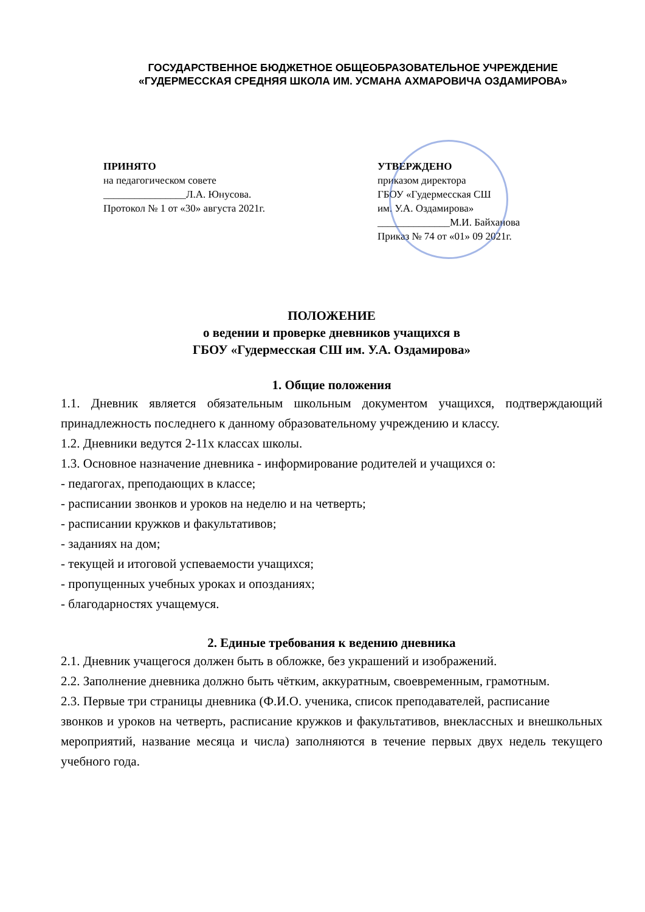ГОСУДАРСТВЕННОЕ БЮДЖЕТНОЕ ОБЩЕОБРАЗОВАТЕЛЬНОЕ УЧРЕЖДЕНИЕ
«ГУДЕРМЕССКАЯ СРЕДНЯЯ ШКОЛА ИМ. УСМАНА АХМАРОВИЧА ОЗДАМИРОВА»
ПРИНЯТО
на педагогическом совете
________________Л.А. Юнусова.
Протокол № 1 от «30» августа 2021г.
УТВЕРЖДЕНО
приказом директора
ГБОУ «Гудермесская СШ
им. У.А. Оздамирова»
______________М.И. Байханова
Приказ № 74 от «01» 09 2021г.
ПОЛОЖЕНИЕ
о ведении и проверке дневников учащихся в
ГБОУ «Гудермесская СШ им. У.А. Оздамирова»
1. Общие положения
1.1. Дневник является обязательным школьным документом учащихся, подтверждающий принадлежность последнего к данному образовательному учреждению и классу.
1.2. Дневники ведутся 2-11х классах школы.
1.3. Основное назначение дневника - информирование родителей и учащихся о:
- педагогах, преподающих в классе;
- расписании звонков и уроков на неделю и на четверть;
- расписании кружков и факультативов;
- заданиях на дом;
- текущей и итоговой успеваемости учащихся;
- пропущенных учебных уроках и опозданиях;
- благодарностях учащемуся.
2. Единые требования к ведению дневника
2.1. Дневник учащегося должен быть в обложке, без украшений и изображений.
2.2. Заполнение дневника должно быть чётким, аккуратным, своевременным, грамотным.
2.3. Первые три страницы дневника (Ф.И.О. ученика, список преподавателей, расписание
звонков и уроков на четверть, расписание кружков и факультативов, внеклассных и внешкольных мероприятий, название месяца и числа) заполняются в течение первых двух недель текущего учебного года.